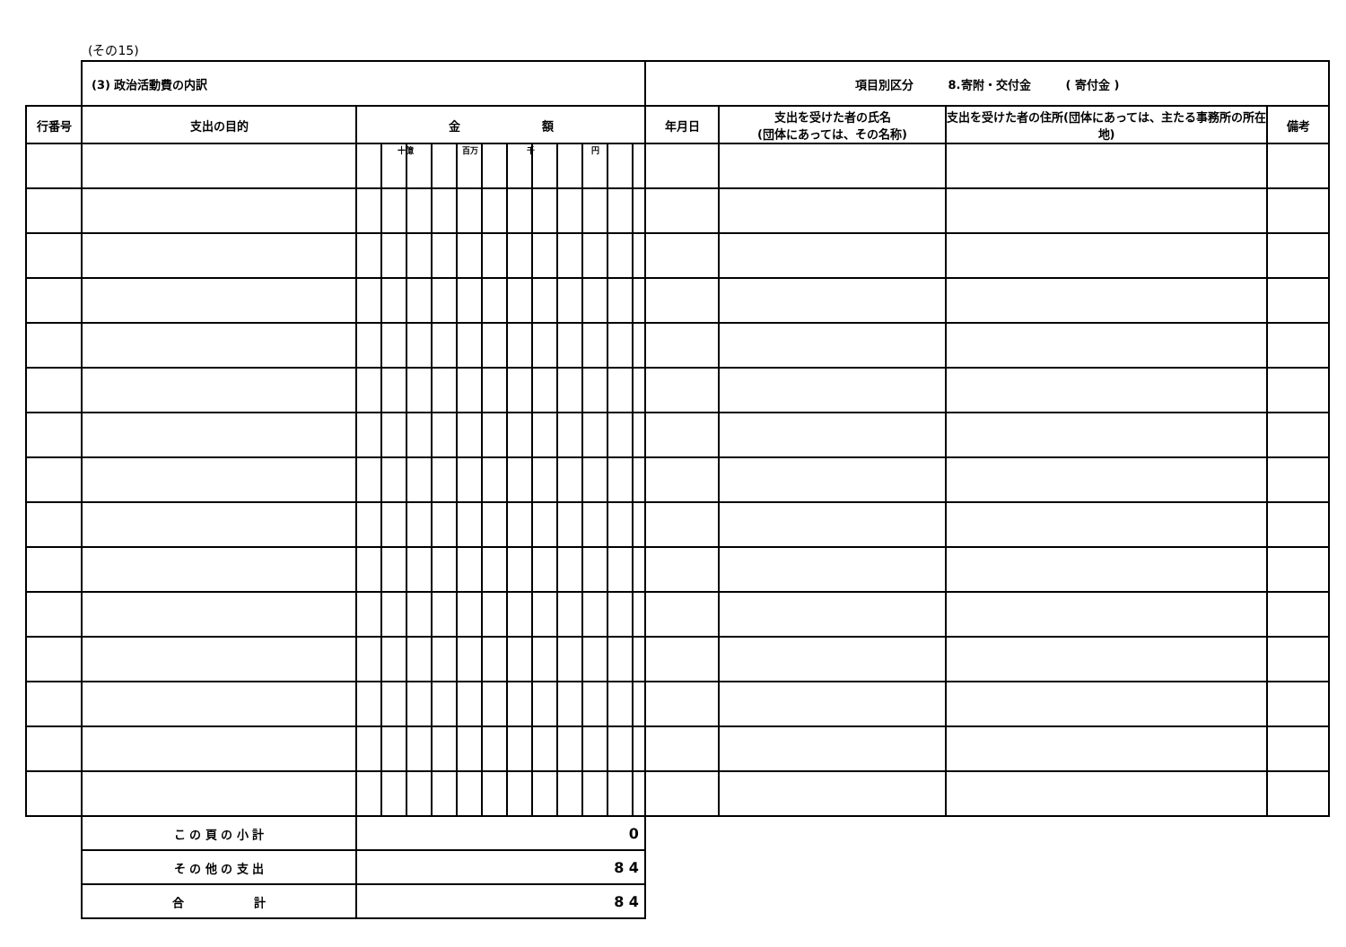(その15)
| | (3) 政治活動費の内訳 | | 項目別区分 8.寄附・交付金 ( 寄付金 ) | | | |
| 行番号 | 支出の目的 | 金 額 | 年月日 | 支出を受けた者の氏名 (団体にあっては、その名称) | 支出を受けた者の住所(団体にあっては、主たる事務所の所在地) | 備考 |
| | | 十億 百万 千 円 | | | | |
| | こ の 頁 の 小 計 | 0 | | | | |
| | そ の 他 の 支 出 | 8 4 | | | | |
| | 合 計 | 8 4 | | | | |